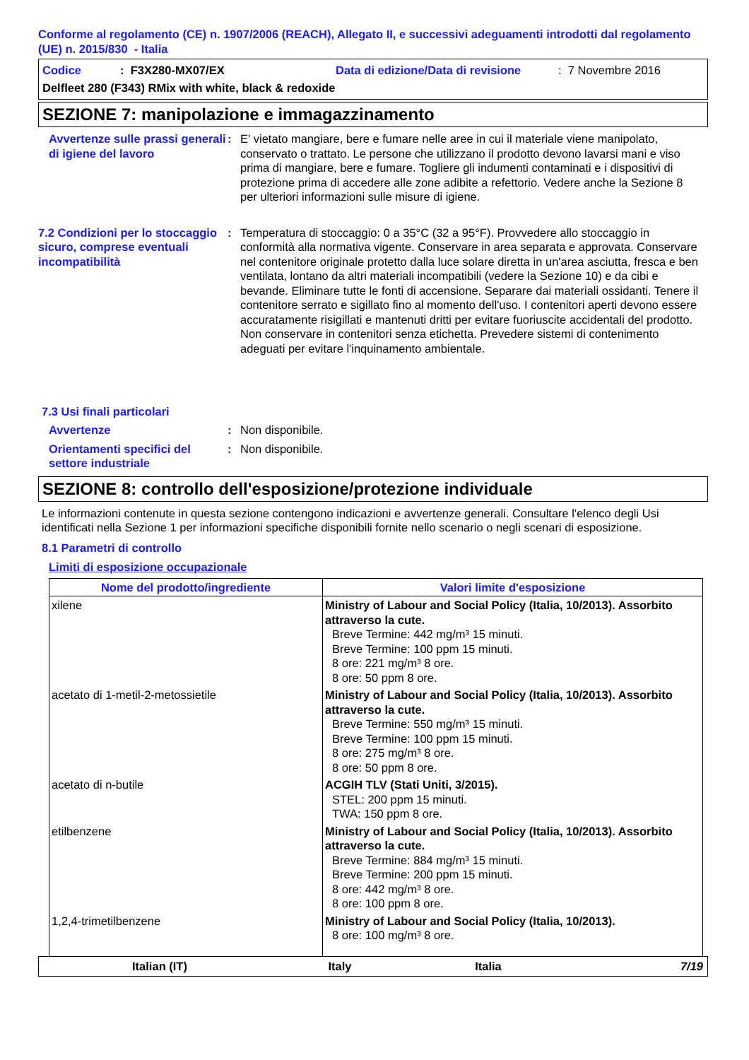Conforme al regolamento (CE) n. 1907/2006 (REACH), Allegato II, e successivi adeguamenti introdotti dal regolamento (UE) n. 2015/830 - Italia
Codice: F3X280-MX07/EX Data di edizione/Data di revisione: 7 Novembre 2016
Delfleet 280 (F343) RMix with white, black & redoxide
SEZIONE 7: manipolazione e immagazzinamento
Avvertenze sulle prassi generali di igiene del lavoro
: E' vietato mangiare, bere e fumare nelle aree in cui il materiale viene manipolato, conservato o trattato. Le persone che utilizzano il prodotto devono lavarsi mani e viso prima di mangiare, bere e fumare. Togliere gli indumenti contaminati e i dispositivi di protezione prima di accedere alle zone adibite a refettorio. Vedere anche la Sezione 8 per ulteriori informazioni sulle misure di igiene.
7.2 Condizioni per lo stoccaggio sicuro, comprese eventuali incompatibilità
: Temperatura di stoccaggio: 0 a 35°C (32 a 95°F). Provvedere allo stoccaggio in conformità alla normativa vigente. Conservare in area separata e approvata. Conservare nel contenitore originale protetto dalla luce solare diretta in un'area asciutta, fresca e ben ventilata, lontano da altri materiali incompatibili (vedere la Sezione 10) e da cibi e bevande. Eliminare tutte le fonti di accensione. Separare dai materiali ossidanti. Tenere il contenitore serrato e sigillato fino al momento dell'uso. I contenitori aperti devono essere accuratamente risigillati e mantenuti dritti per evitare fuoriuscite accidentali del prodotto. Non conservare in contenitori senza etichetta. Prevedere sistemi di contenimento adeguati per evitare l'inquinamento ambientale.
7.3 Usi finali particolari
Avvertenze : Non disponibile.
Orientamenti specifici del settore industriale
: Non disponibile.
SEZIONE 8: controllo dell'esposizione/protezione individuale
Le informazioni contenute in questa sezione contengono indicazioni e avvertenze generali. Consultare l'elenco degli Usi identificati nella Sezione 1 per informazioni specifiche disponibili fornite nello scenario o negli scenari di esposizione.
8.1 Parametri di controllo
Limiti di esposizione occupazionale
| Nome del prodotto/ingrediente | Valori limite d'esposizione |
| --- | --- |
| xilene | Ministry of Labour and Social Policy (Italia, 10/2013). Assorbito attraverso la cute. Breve Termine: 442 mg/m³ 15 minuti. Breve Termine: 100 ppm 15 minuti. 8 ore: 221 mg/m³ 8 ore. 8 ore: 50 ppm 8 ore. |
| acetato di 1-metil-2-metossietile | Ministry of Labour and Social Policy (Italia, 10/2013). Assorbito attraverso la cute. Breve Termine: 550 mg/m³ 15 minuti. Breve Termine: 100 ppm 15 minuti. 8 ore: 275 mg/m³ 8 ore. 8 ore: 50 ppm 8 ore. |
| acetato di n-butile | ACGIH TLV (Stati Uniti, 3/2015). STEL: 200 ppm 15 minuti. TWA: 150 ppm 8 ore. |
| etilbenzene | Ministry of Labour and Social Policy (Italia, 10/2013). Assorbito attraverso la cute. Breve Termine: 884 mg/m³ 15 minuti. Breve Termine: 200 ppm 15 minuti. 8 ore: 442 mg/m³ 8 ore. 8 ore: 100 ppm 8 ore. |
| 1,2,4-trimetilbenzene | Ministry of Labour and Social Policy (Italia, 10/2013). 8 ore: 100 mg/m³ 8 ore. |
Italian (IT) Italy Italia 7/19